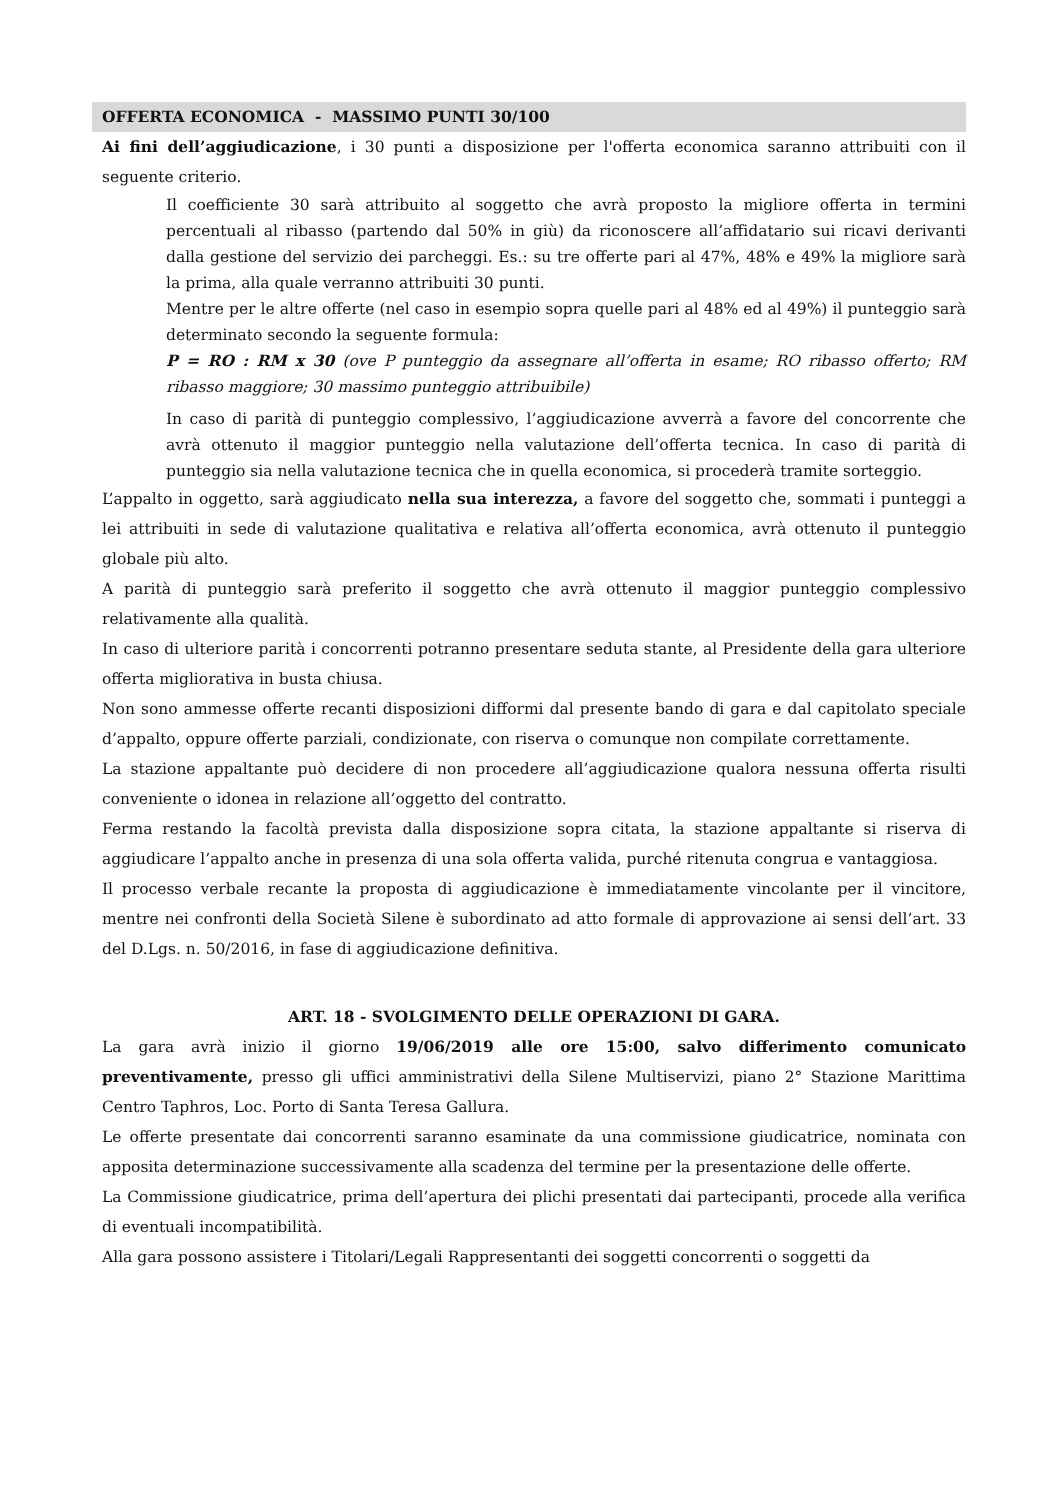OFFERTA ECONOMICA - MASSIMO PUNTI 30/100
Ai fini dell’aggiudicazione, i 30 punti a disposizione per l'offerta economica saranno attribuiti con il seguente criterio.
Il coefficiente 30 sarà attribuito al soggetto che avrà proposto la migliore offerta in termini percentuali al ribasso (partendo dal 50% in giù) da riconoscere all’affidatario sui ricavi derivanti dalla gestione del servizio dei parcheggi. Es.: su tre offerte pari al 47%, 48% e 49% la migliore sarà la prima, alla quale verranno attribuiti 30 punti.
Mentre per le altre offerte (nel caso in esempio sopra quelle pari al 48% ed al 49%) il punteggio sarà determinato secondo la seguente formula:
P = RO : RM x 30 (ove P punteggio da assegnare all’offerta in esame; RO ribasso offerto; RM ribasso maggiore; 30 massimo punteggio attribuibile)
In caso di parità di punteggio complessivo, l’aggiudicazione avverrà a favore del concorrente che avrà ottenuto il maggior punteggio nella valutazione dell’offerta tecnica. In caso di parità di punteggio sia nella valutazione tecnica che in quella economica, si procederà tramite sorteggio.
L’appalto in oggetto, sarà aggiudicato nella sua interezza, a favore del soggetto che, sommati i punteggi a lei attribuiti in sede di valutazione qualitativa e relativa all’offerta economica, avrà ottenuto il punteggio globale più alto.
A parità di punteggio sarà preferito il soggetto che avrà ottenuto il maggior punteggio complessivo relativamente alla qualità.
In caso di ulteriore parità i concorrenti potranno presentare seduta stante, al Presidente della gara ulteriore offerta migliorativa in busta chiusa.
Non sono ammesse offerte recanti disposizioni difformi dal presente bando di gara e dal capitolato speciale d’appalto, oppure offerte parziali, condizionate, con riserva o comunque non compilate correttamente.
La stazione appaltante può decidere di non procedere all’aggiudicazione qualora nessuna offerta risulti conveniente o idonea in relazione all’oggetto del contratto.
Ferma restando la facoltà prevista dalla disposizione sopra citata, la stazione appaltante si riserva di aggiudicare l’appalto anche in presenza di una sola offerta valida, purché ritenuta congrua e vantaggiosa.
Il processo verbale recante la proposta di aggiudicazione è immediatamente vincolante per il vincitore, mentre nei confronti della Società Silene è subordinato ad atto formale di approvazione ai sensi dell’art. 33 del D.Lgs. n. 50/2016, in fase di aggiudicazione definitiva.
ART. 18 - SVOLGIMENTO DELLE OPERAZIONI DI GARA.
La gara avrà inizio il giorno 19/06/2019 alle ore 15:00, salvo differimento comunicato preventivamente, presso gli uffici amministrativi della Silene Multiservizi, piano 2° Stazione Marittima Centro Taphros, Loc. Porto di Santa Teresa Gallura.
Le offerte presentate dai concorrenti saranno esaminate da una commissione giudicatrice, nominata con apposita determinazione successivamente alla scadenza del termine per la presentazione delle offerte.
La Commissione giudicatrice, prima dell’apertura dei plichi presentati dai partecipanti, procede alla verifica di eventuali incompatibilità.
Alla gara possono assistere i Titolari/Legali Rappresentanti dei soggetti concorrenti o soggetti da